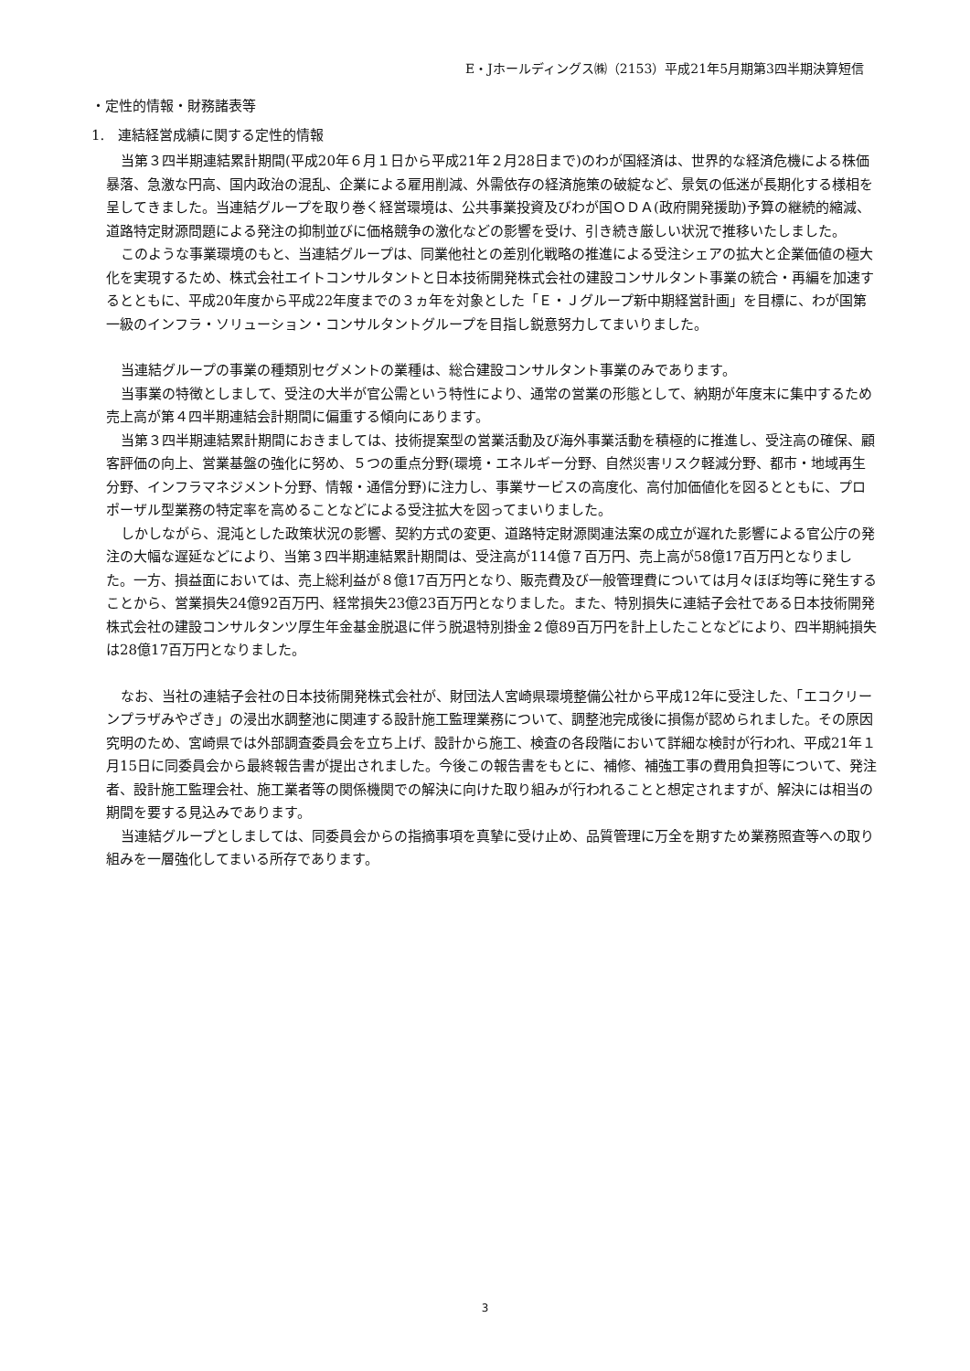E・Jホールディングス㈱（2153）平成21年5月期第3四半期決算短信
・定性的情報・財務諸表等
1.　連結経営成績に関する定性的情報
当第３四半期連結累計期間(平成20年６月１日から平成21年２月28日まで)のわが国経済は、世界的な経済危機による株価暴落、急激な円高、国内政治の混乱、企業による雇用削減、外需依存の経済施策の破綻など、景気の低迷が長期化する様相を呈してきました。当連結グループを取り巻く経営環境は、公共事業投資及びわが国ＯＤＡ(政府開発援助)予算の継続的縮減、道路特定財源問題による発注の抑制並びに価格競争の激化などの影響を受け、引き続き厳しい状況で推移いたしました。
このような事業環境のもと、当連結グループは、同業他社との差別化戦略の推進による受注シェアの拡大と企業価値の極大化を実現するため、株式会社エイトコンサルタントと日本技術開発株式会社の建設コンサルタント事業の統合・再編を加速するとともに、平成20年度から平成22年度までの３ヵ年を対象とした「Ｅ・Ｊグループ新中期経営計画」を目標に、わが国第一級のインフラ・ソリューション・コンサルタントグループを目指し鋭意努力してまいりました。
当連結グループの事業の種類別セグメントの業種は、総合建設コンサルタント事業のみであります。
当事業の特徴としまして、受注の大半が官公需という特性により、通常の営業の形態として、納期が年度末に集中するため売上高が第４四半期連結会計期間に偏重する傾向にあります。
当第３四半期連結累計期間におきましては、技術提案型の営業活動及び海外事業活動を積極的に推進し、受注高の確保、顧客評価の向上、営業基盤の強化に努め、５つの重点分野(環境・エネルギー分野、自然災害リスク軽減分野、都市・地域再生分野、インフラマネジメント分野、情報・通信分野)に注力し、事業サービスの高度化、高付加価値化を図るとともに、プロポーザル型業務の特定率を高めることなどによる受注拡大を図ってまいりました。
しかしながら、混沌とした政策状況の影響、契約方式の変更、道路特定財源関連法案の成立が遅れた影響による官公庁の発注の大幅な遅延などにより、当第３四半期連結累計期間は、受注高が114億７百万円、売上高が58億17百万円となりました。一方、損益面においては、売上総利益が８億17百万円となり、販売費及び一般管理費については月々ほぼ均等に発生することから、営業損失24億92百万円、経常損失23億23百万円となりました。また、特別損失に連結子会社である日本技術開発株式会社の建設コンサルタンツ厚生年金基金脱退に伴う脱退特別掛金２億89百万円を計上したことなどにより、四半期純損失は28億17百万円となりました。
なお、当社の連結子会社の日本技術開発株式会社が、財団法人宮崎県環境整備公社から平成12年に受注した、「エコクリーンプラザみやざき」の浸出水調整池に関連する設計施工監理業務について、調整池完成後に損傷が認められました。その原因究明のため、宮崎県では外部調査委員会を立ち上げ、設計から施工、検査の各段階において詳細な検討が行われ、平成21年１月15日に同委員会から最終報告書が提出されました。今後この報告書をもとに、補修、補強工事の費用負担等について、発注者、設計施工監理会社、施工業者等の関係機関での解決に向けた取り組みが行われることと想定されますが、解決には相当の期間を要する見込みであります。
当連結グループとしましては、同委員会からの指摘事項を真摯に受け止め、品質管理に万全を期すため業務照査等への取り組みを一層強化してまいる所存であります。
3